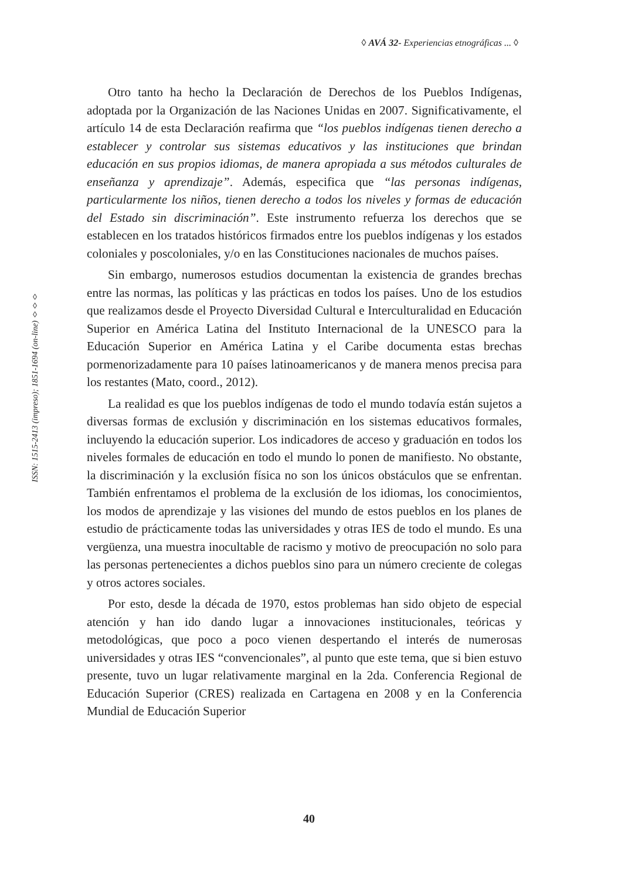◊ AVÁ 32- Experiencias etnográficas ... ◊
ISSN: 1515-2413 (impreso); 1851-1694 (on-line) ◊◊◊
Otro tanto ha hecho la Declaración de Derechos de los Pueblos Indígenas, adoptada por la Organización de las Naciones Unidas en 2007. Significativamente, el artículo 14 de esta Declaración reafirma que “los pueblos indígenas tienen derecho a establecer y controlar sus sistemas educativos y las instituciones que brindan educación en sus propios idiomas, de manera apropiada a sus métodos culturales de enseñanza y aprendizaje”. Además, especifica que “las personas indígenas, particularmente los niños, tienen derecho a todos los niveles y formas de educación del Estado sin discriminación”. Este instrumento refuerza los derechos que se establecen en los tratados históricos firmados entre los pueblos indígenas y los estados coloniales y poscoloniales, y/o en las Constituciones nacionales de muchos países.
Sin embargo, numerosos estudios documentan la existencia de grandes brechas entre las normas, las políticas y las prácticas en todos los países. Uno de los estudios que realizamos desde el Proyecto Diversidad Cultural e Interculturalidad en Educación Superior en América Latina del Instituto Internacional de la UNESCO para la Educación Superior en América Latina y el Caribe documenta estas brechas pormenorizadamente para 10 países latinoamericanos y de manera menos precisa para los restantes (Mato, coord., 2012).
La realidad es que los pueblos indígenas de todo el mundo todavía están sujetos a diversas formas de exclusión y discriminación en los sistemas educativos formales, incluyendo la educación superior. Los indicadores de acceso y graduación en todos los niveles formales de educación en todo el mundo lo ponen de manifiesto. No obstante, la discriminación y la exclusión física no son los únicos obstáculos que se enfrentan. También enfrentamos el problema de la exclusión de los idiomas, los conocimientos, los modos de aprendizaje y las visiones del mundo de estos pueblos en los planes de estudio de prácticamente todas las universidades y otras IES de todo el mundo. Es una vergüenza, una muestra inocultable de racismo y motivo de preocupación no solo para las personas pertenecientes a dichos pueblos sino para un número creciente de colegas y otros actores sociales.
Por esto, desde la década de 1970, estos problemas han sido objeto de especial atención y han ido dando lugar a innovaciones institucionales, teóricas y metodológicas, que poco a poco vienen despertando el interés de numerosas universidades y otras IES “convencionales”, al punto que este tema, que si bien estuvo presente, tuvo un lugar relativamente marginal en la 2da. Conferencia Regional de Educación Superior (CRES) realizada en Cartagena en 2008 y en la Conferencia Mundial de Educación Superior
40